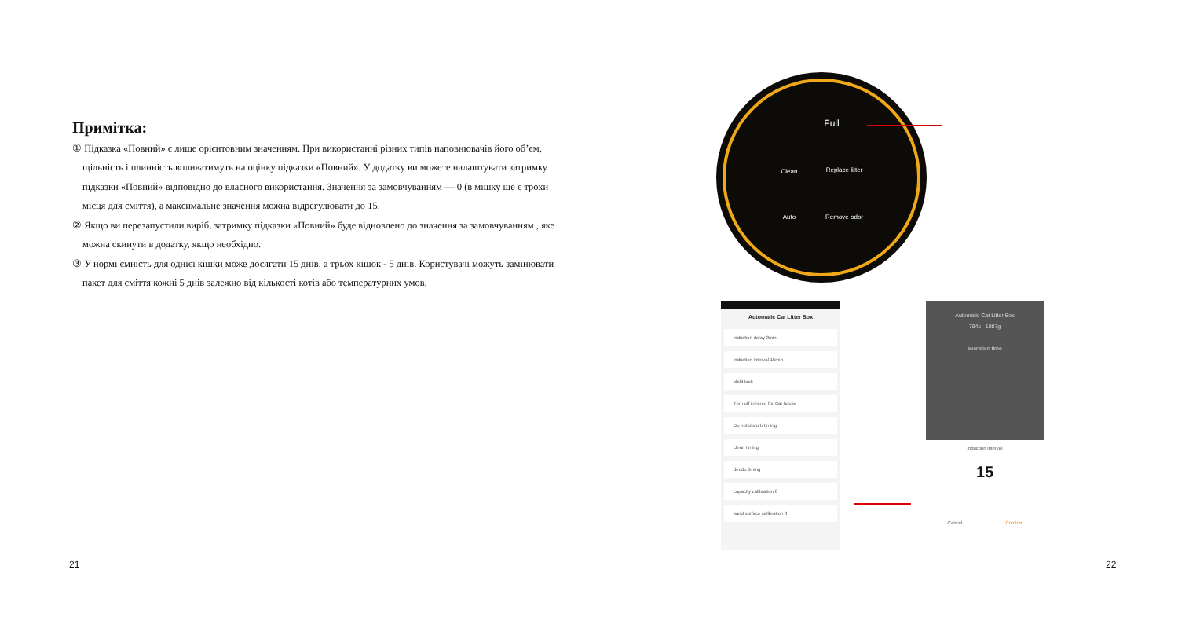Примітка:
① Підказка «Повний» є лише орієнтовним значенням. При використанні різних типів наповнювачів його об’єм, щільність і плинність впливатимуть на оцінку підказки «Повний». У додатку ви можете налаштувати затримку підказки «Повний» відповідно до власного використання. Значення за замовчуванням — 0 (в мішку ще є трохи місця для сміття), а максимальне значення можна відрегулювати до 15.
② Якщо ви перезапустили виріб, затримку підказки «Повний» буде відновлено до значення за замовчуванням , яке можна скинути в додатку, якщо необхідно.
③ У нормі ємність для однієї кішки може досягати 15 днів, а трьох кішок - 5 днів. Користувачі можуть замінювати пакет для сміття кожні 5 днів залежно від кількості котів або температурних умов.
21 22
Full
Clean Replace litter
Auto Remove odor
Automatic Cat Litter Box
induction delay 3min
induction interval 15min
child lock
Turn off infrared for Cat house
Do not disturb timing
clean timing
deodo timing
capacity calibration 0
sand surface calibration 0
Automatic Cat Litter Box
794s 1087g
excretion time
induction interval
15
Cancel Confirm